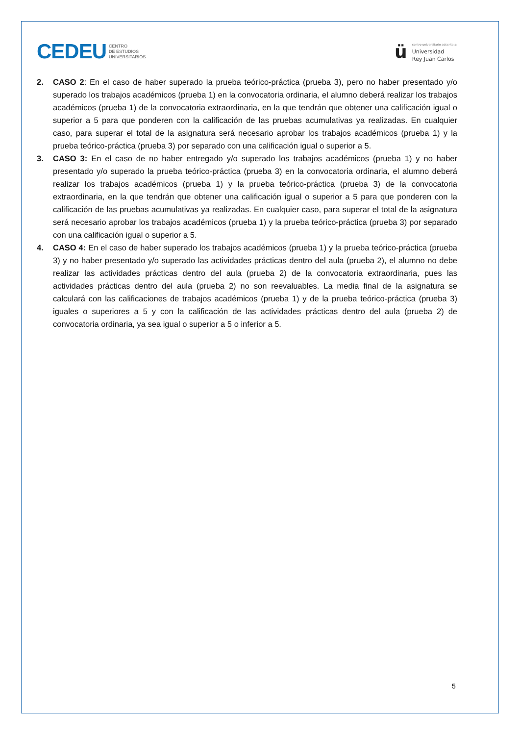CEDEU CENTRO
DE ESTUDIOS
UNIVERSITARIOS
ü
centro universitario adscrito a:
Universidad
Rey Juan Carlos
2. CASO 2: En el caso de haber superado la prueba teórico-práctica (prueba 3), pero no haber presentado y/o superado los trabajos académicos (prueba 1) en la convocatoria ordinaria, el alumno deberá realizar los trabajos académicos (prueba 1) de la convocatoria extraordinaria, en la que tendrán que obtener una calificación igual o superior a 5 para que ponderen con la calificación de las pruebas acumulativas ya realizadas. En cualquier caso, para superar el total de la asignatura será necesario aprobar los trabajos académicos (prueba 1) y la prueba teórico-práctica (prueba 3) por separado con una calificación igual o superior a 5.
3. CASO 3: En el caso de no haber entregado y/o superado los trabajos académicos (prueba 1) y no haber presentado y/o superado la prueba teórico-práctica (prueba 3) en la convocatoria ordinaria, el alumno deberá realizar los trabajos académicos (prueba 1) y la prueba teórico-práctica (prueba 3) de la convocatoria extraordinaria, en la que tendrán que obtener una calificación igual o superior a 5 para que ponderen con la calificación de las pruebas acumulativas ya realizadas. En cualquier caso, para superar el total de la asignatura será necesario aprobar los trabajos académicos (prueba 1) y la prueba teórico-práctica (prueba 3) por separado con una calificación igual o superior a 5.
4. CASO 4: En el caso de haber superado los trabajos académicos (prueba 1) y la prueba teórico-práctica (prueba 3) y no haber presentado y/o superado las actividades prácticas dentro del aula (prueba 2), el alumno no debe realizar las actividades prácticas dentro del aula (prueba 2) de la convocatoria extraordinaria, pues las actividades prácticas dentro del aula (prueba 2) no son reevaluables. La media final de la asignatura se calculará con las calificaciones de trabajos académicos (prueba 1) y de la prueba teórico-práctica (prueba 3) iguales o superiores a 5 y con la calificación de las actividades prácticas dentro del aula (prueba 2) de convocatoria ordinaria, ya sea igual o superior a 5 o inferior a 5.
5